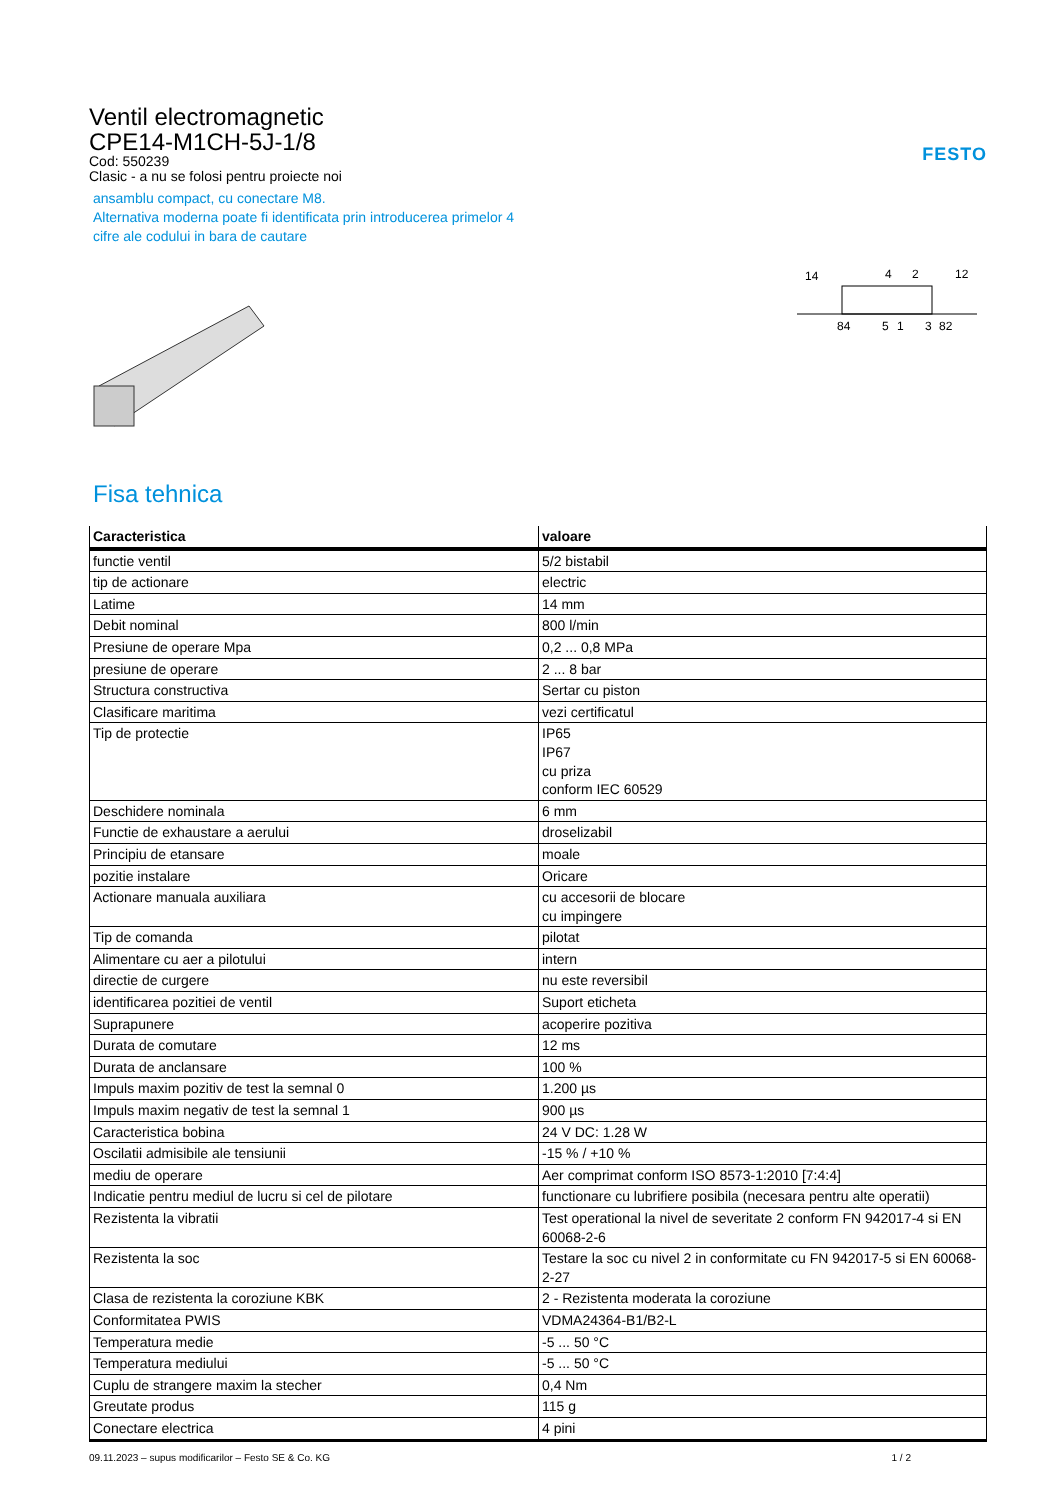FESTO
Ventil electromagnetic
CPE14-M1CH-5J-1/8
Cod: 550239
Clasic - a nu se folosi pentru proiecte noi
ansamblu compact, cu conectare M8.
Alternativa moderna poate fi identificata prin introducerea primelor 4
cifre ale codului in bara de cautare
14
4
2
12
84
5
1
3
82
Fisa tehnica
| Caracteristica | valoare |
| --- | --- |
| functie ventil | 5/2 bistabil |
| tip de actionare | electric |
| Latime | 14 mm |
| Debit nominal | 800 l/min |
| Presiune de operare Mpa | 0,2 ... 0,8 MPa |
| presiune de operare | 2 ... 8 bar |
| Structura constructiva | Sertar cu piston |
| Clasificare maritima | vezi certificatul |
| Tip de protectie | IP65 IP67 cu priza conform IEC 60529 |
| Deschidere nominala | 6 mm |
| Functie de exhaustare a aerului | droselizabil |
| Principiu de etansare | moale |
| pozitie instalare | Oricare |
| Actionare manuala auxiliara | cu accesorii de blocare cu impingere |
| Tip de comanda | pilotat |
| Alimentare cu aer a pilotului | intern |
| directie de curgere | nu este reversibil |
| identificarea pozitiei de ventil | Suport eticheta |
| Suprapunere | acoperire pozitiva |
| Durata de comutare | 12 ms |
| Durata de anclansare | 100 % |
| Impuls maxim pozitiv de test la semnal 0 | 1.200 µs |
| Impuls maxim negativ de test la semnal 1 | 900 µs |
| Caracteristica bobina | 24 V DC: 1.28 W |
| Oscilatii admisibile ale tensiunii | -15 % / +10 % |
| mediu de operare | Aer comprimat conform ISO 8573-1:2010 [7:4:4] |
| Indicatie pentru mediul de lucru si cel de pilotare | functionare cu lubrifiere posibila (necesara pentru alte operatii) |
| Rezistenta la vibratii | Test operational la nivel de severitate 2 conform FN 942017-4 si EN 60068-2-6 |
| Rezistenta la soc | Testare la soc cu nivel 2 in conformitate cu FN 942017-5 si EN 60068-2-27 |
| Clasa de rezistenta la coroziune KBK | 2 - Rezistenta moderata la coroziune |
| Conformitatea PWIS | VDMA24364-B1/B2-L |
| Temperatura medie | -5 ... 50 °C |
| Temperatura mediului | -5 ... 50 °C |
| Cuplu de strangere maxim la stecher | 0,4 Nm |
| Greutate produs | 115 g |
| Conectare electrica | 4 pini |
09.11.2023 – supus modificarilor – Festo SE & Co. KG 1 / 2